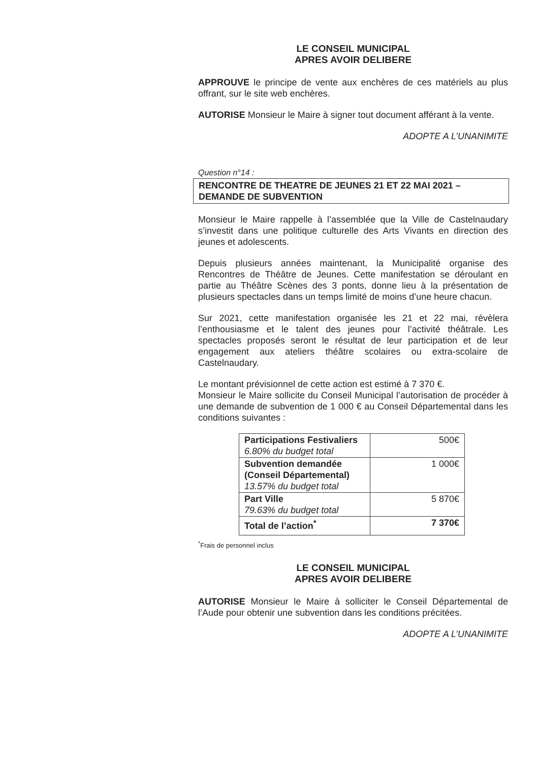LE CONSEIL MUNICIPAL
APRES AVOIR DELIBERE
APPROUVE le principe de vente aux enchères de ces matériels au plus offrant, sur le site web enchères.
AUTORISE Monsieur le Maire à signer tout document afférant à la vente.
ADOPTE A L’UNANIMITE
Question n°14 :
RENCONTRE DE THEATRE DE JEUNES 21 ET 22 MAI 2021 – DEMANDE DE SUBVENTION
Monsieur le Maire rappelle à l’assemblée que la Ville de Castelnaudary s’investit dans une politique culturelle des Arts Vivants en direction des jeunes et adolescents.
Depuis plusieurs années maintenant, la Municipalité organise des Rencontres de Théâtre de Jeunes. Cette manifestation se déroulant en partie au Théâtre Scènes des 3 ponts, donne lieu à la présentation de plusieurs spectacles dans un temps limité de moins d’une heure chacun.
Sur 2021, cette manifestation organisée les 21 et 22 mai, révèlera l’enthousiasme et le talent des jeunes pour l’activité théâtrale. Les spectacles proposés seront le résultat de leur participation et de leur engagement aux ateliers théâtre scolaires ou extra-scolaire de Castelnaudary.
Le montant prévisionnel de cette action est estimé à 7 370 €.
Monsieur le Maire sollicite du Conseil Municipal l’autorisation de procéder à une demande de subvention de 1 000 € au Conseil Départemental dans les conditions suivantes :
| Participations Festivaliers 6.80% du budget total | 500€ |
| Subvention demandée (Conseil Départemental) 13.57% du budget total | 1 000€ |
| Part Ville 79.63% du budget total | 5 870€ |
| Total de l’action<sup>*</sup> | 7 370€ |
<sup>*</sup> Frais de personnel inclus
LE CONSEIL MUNICIPAL
APRES AVOIR DELIBERE
AUTORISE Monsieur le Maire à solliciter le Conseil Départemental de l’Aude pour obtenir une subvention dans les conditions précitées.
ADOPTE A L’UNANIMITE